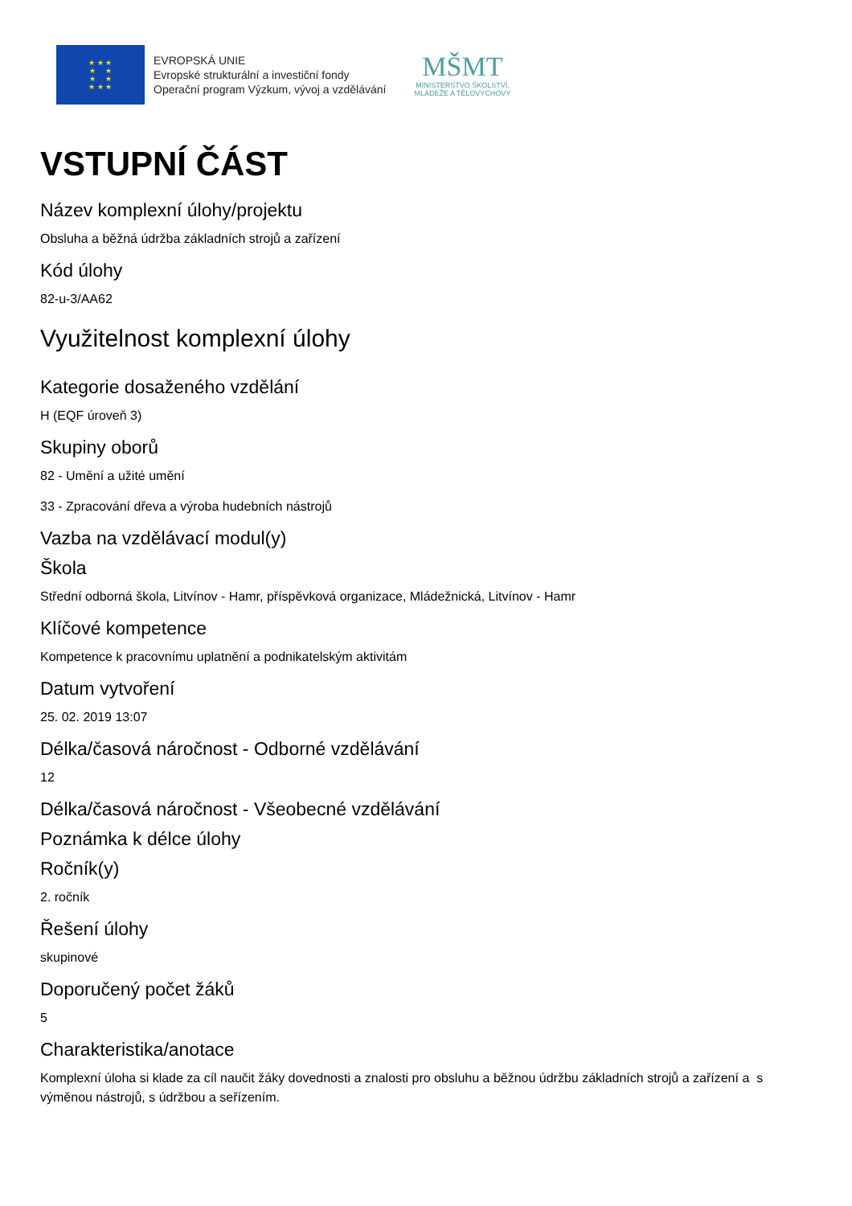★ ★ ★
★ ★
★ ★
★ ★ ★
EVROPSKÁ UNIE
Evropské strukturální a investiční fondy
Operační program Výzkum, vývoj a vzdělávání
MŠMT
MINISTERSTVO ŠKOLSTVÍ,
MLÁDEŽE A TĚLOVÝCHOVY
VSTUPNÍ ČÁST
Název komplexní úlohy/projektu
Obsluha a běžná údržba základních strojů a zařízení
Kód úlohy
82-u-3/AA62
Využitelnost komplexní úlohy
Kategorie dosaženého vzdělání
H (EQF úroveň 3)
Skupiny oborů
82 - Umění a užité umění
33 - Zpracování dřeva a výroba hudebních nástrojů
Vazba na vzdělávací modul(y)
Škola
Střední odborná škola, Litvínov - Hamr, příspěvková organizace, Mládežnická, Litvínov - Hamr
Klíčové kompetence
Kompetence k pracovnímu uplatnění a podnikatelským aktivitám
Datum vytvoření
25. 02. 2019 13:07
Délka/časová náročnost - Odborné vzdělávání
12
Délka/časová náročnost - Všeobecné vzdělávání
Poznámka k délce úlohy
Ročník(y)
2. ročník
Řešení úlohy
skupinové
Doporučený počet žáků
5
Charakteristika/anotace
Komplexní úloha si klade za cíl naučit žáky dovednosti a znalosti pro obsluhu a běžnou údržbu základních strojů a zařízení a s výměnou nástrojů, s údržbou a seřízením.